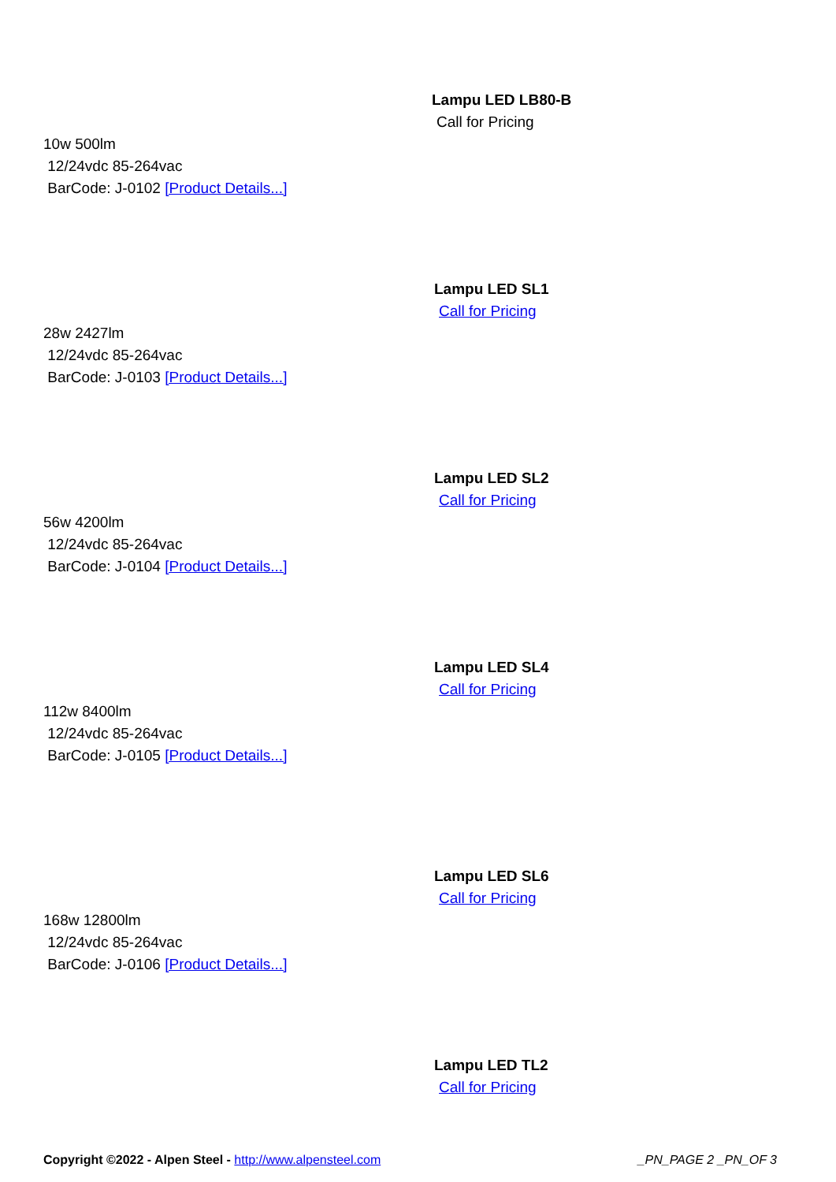Lampu LED LB80-B
Call for Pricing
10w 500lm
12/24vdc 85-264vac
BarCode: J-0102 [Product Details...]
Lampu LED SL1
Call for Pricing
28w 2427lm
12/24vdc 85-264vac
BarCode: J-0103 [Product Details...]
Lampu LED SL2
Call for Pricing
56w 4200lm
12/24vdc 85-264vac
BarCode: J-0104 [Product Details...]
Lampu LED SL4
Call for Pricing
112w 8400lm
12/24vdc 85-264vac
BarCode: J-0105 [Product Details...]
Lampu LED SL6
Call for Pricing
168w 12800lm
12/24vdc 85-264vac
BarCode: J-0106 [Product Details...]
Lampu LED TL2
Call for Pricing
Copyright ©2022 - Alpen Steel - http://www.alpensteel.com
_PN_PAGE 2 _PN_OF 3